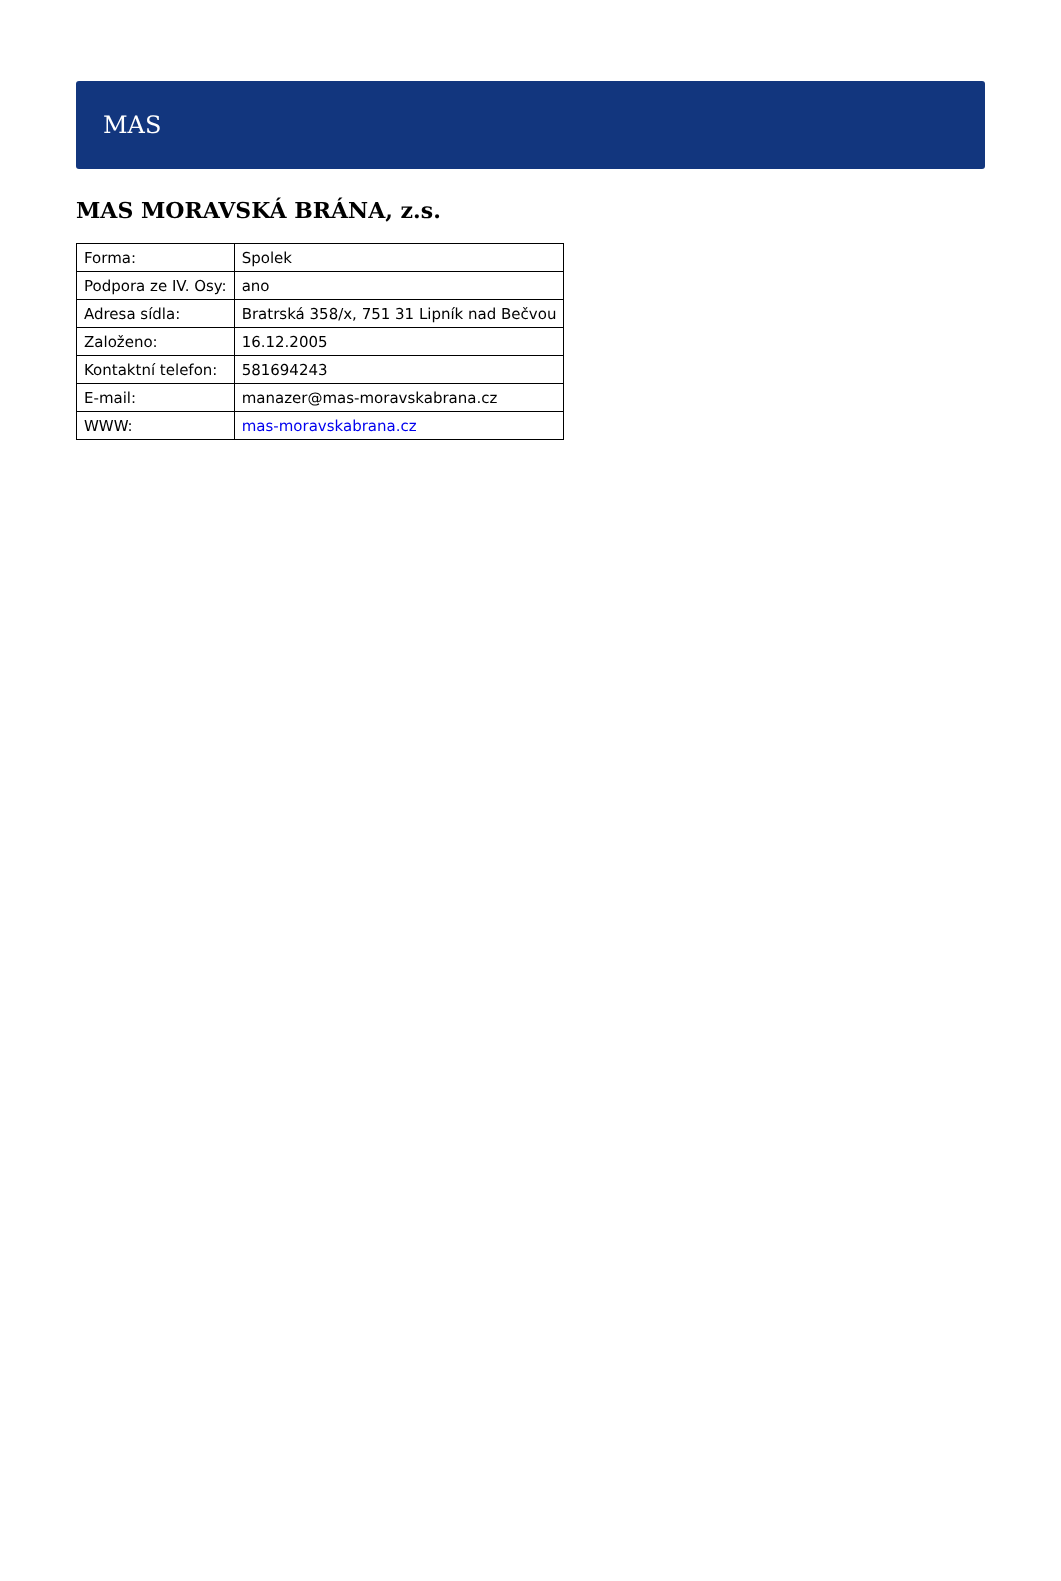MAS
MAS MORAVSKÁ BRÁNA, z.s.
| Forma: | Spolek |
| Podpora ze IV. Osy: | ano |
| Adresa sídla: | Bratrská 358/x, 751 31 Lipník nad Bečvou |
| Založeno: | 16.12.2005 |
| Kontaktní telefon: | 581694243 |
| E-mail: | manazer@mas-moravskabrana.cz |
| WWW: | mas-moravskabrana.cz |